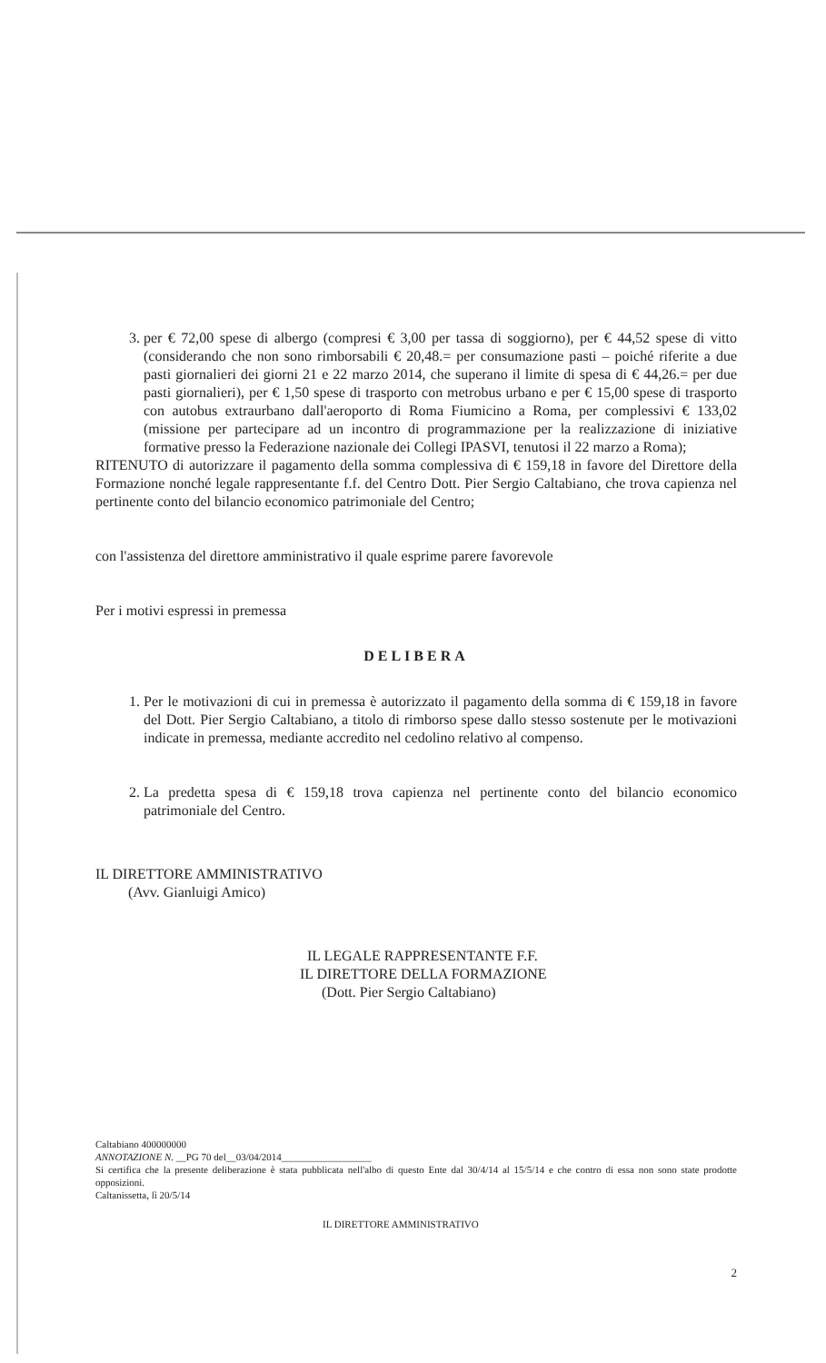3. per € 72,00 spese di albergo (compresi € 3,00 per tassa di soggiorno), per € 44,52 spese di vitto (considerando che non sono rimborsabili € 20,48.= per consumazione pasti – poiché riferite a due pasti giornalieri dei giorni 21 e 22 marzo 2014, che superano il limite di spesa di € 44,26.= per due pasti giornalieri), per € 1,50 spese di trasporto con metrobus urbano e per € 15,00 spese di trasporto con autobus extraurbano dall'aeroporto di Roma Fiumicino a Roma, per complessivi € 133,02 (missione per partecipare ad un incontro di programmazione per la realizzazione di iniziative formative presso la Federazione nazionale dei Collegi IPASVI, tenutosi il 22 marzo a Roma);
RITENUTO di autorizzare il pagamento della somma complessiva di € 159,18 in favore del Direttore della Formazione nonché legale rappresentante f.f. del Centro Dott. Pier Sergio Caltabiano, che trova capienza nel pertinente conto del bilancio economico patrimoniale del Centro;
con l'assistenza del direttore amministrativo il quale esprime parere favorevole
Per i motivi espressi in premessa
DELIBERA
1. Per le motivazioni di cui in premessa è autorizzato il pagamento della somma di € 159,18 in favore del Dott. Pier Sergio Caltabiano, a titolo di rimborso spese dallo stesso sostenute per le motivazioni indicate in premessa, mediante accredito nel cedolino relativo al compenso.
2. La predetta spesa di € 159,18 trova capienza nel pertinente conto del bilancio economico patrimoniale del Centro.
IL DIRETTORE AMMINISTRATIVO
(Avv. Gianluigi Amico)
IL LEGALE RAPPRESENTANTE F.F.
IL DIRETTORE DELLA FORMAZIONE
(Dott. Pier Sergio Caltabiano)
Caltabiano 400000000
ANNOTAZIONE N. __PG 70 del__03/04/2014__________________
Si certifica che la presente deliberazione è stata pubblicata nell'albo di questo Ente dal 30/4/14 al 15/5/14 e che contro di essa non sono state prodotte opposizioni.
Caltanissetta, lì 20/5/14
IL DIRETTORE AMMINISTRATIVO
2